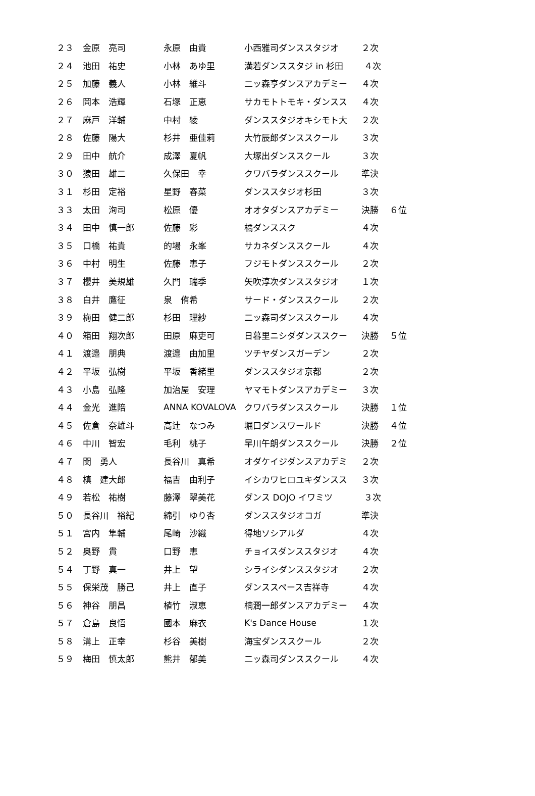| ２３ | 金原 亮司 | 永原 由貴 | 小西雅司ダンススタジオ | ２次 | |
| ２４ | 池田 祐史 | 小林 あゆ里 | 満若ダンススタジ in 杉田 | ４次 | |
| ２５ | 加藤 義人 | 小林 維斗 | 二ッ森亨ダンスアカデミー | ４次 | |
| ２６ | 岡本 浩輝 | 石塚 正恵 | サカモトトモキ・ダンスス | ４次 | |
| ２７ | 麻戸 洋輔 | 中村 綾 | ダンススタジオキシモト大 | ２次 | |
| ２８ | 佐藤 陽大 | 杉井 亜佳莉 | 大竹辰郎ダンススクール | ３次 | |
| ２９ | 田中 航介 | 成澤 夏帆 | 大塚出ダンススクール | ３次 | |
| ３０ | 猿田 雄二 | 久保田 幸 | クワバラダンススクール | 準決 | |
| ３１ | 杉田 定裕 | 星野 春菜 | ダンススタジオ杉田 | ３次 | |
| ３３ | 太田 洵司 | 松原 優 | オオタダンスアカデミー | 決勝 | ６位 |
| ３４ | 田中 慎一郎 | 佐藤 彩 | 橘ダンススク | ４次 | |
| ３５ | 口橋 祐貴 | 的場 永峯 | サカネダンススクール | ４次 | |
| ３６ | 中村 明生 | 佐藤 恵子 | フジモトダンススクール | ２次 | |
| ３７ | 櫻井 美規雄 | 久門 瑞季 | 矢吹淳次ダンススタジオ | １次 | |
| ３８ | 白井 鷹征 | 泉 侑希 | サード・ダンススクール | ２次 | |
| ３９ | 梅田 健二郎 | 杉田 理紗 | 二ッ森司ダンススクール | ４次 | |
| ４０ | 箱田 翔次郎 | 田原 麻吏可 | 日暮里ニシダダンススクー | 決勝 | ５位 |
| ４１ | 渡邉 朋典 | 渡邉 由加里 | ツチヤダンスガーデン | ２次 | |
| ４２ | 平坂 弘樹 | 平坂 香緒里 | ダンススタジオ京都 | ２次 | |
| ４３ | 小島 弘隆 | 加治屋 安理 | ヤマモトダンスアカデミー | ３次 | |
| ４４ | 金光 進陪 | ANNA KOVALOVA | クワバラダンススクール | 決勝 | １位 |
| ４５ | 佐倉 奈雄斗 | 高辻 なつみ | 堀口ダンスワールド | 決勝 | ４位 |
| ４６ | 中川 智宏 | 毛利 桃子 | 早川午朗ダンススクール | 決勝 | ２位 |
| ４７ | 関 勇人 | 長谷川 真希 | オダケイジダンスアカデミ | ２次 | |
| ４８ | 槙 建大郎 | 福吉 由利子 | イシカワヒロユキダンスス | ３次 | |
| ４９ | 若松 祐樹 | 藤澤 翠美花 | ダンス DOJO イワミツ | ３次 | |
| ５０ | 長谷川 裕紀 | 綿引 ゆり杏 | ダンススタジオコガ | 準決 | |
| ５１ | 宮内 隼輔 | 尾崎 沙織 | 得地ソシアルダ | ４次 | |
| ５２ | 奥野 貴 | 口野 恵 | チョイスダンススタジオ | ４次 | |
| ５４ | 丁野 真一 | 井上 望 | シライシダンススタジオ | ２次 | |
| ５５ | 保栄茂 勝己 | 井上 直子 | ダンススペース吉祥寺 | ４次 | |
| ５６ | 神谷 朋昌 | 植竹 淑恵 | 楠潤一郎ダンスアカデミー | ４次 | |
| ５７ | 倉島 良悟 | 國本 麻衣 | K's Dance House | １次 | |
| ５８ | 溝上 正幸 | 杉谷 美樹 | 海宝ダンススクール | ２次 | |
| ５９ | 梅田 慎太郎 | 熊井 郁美 | 二ッ森司ダンススクール | ４次 | |